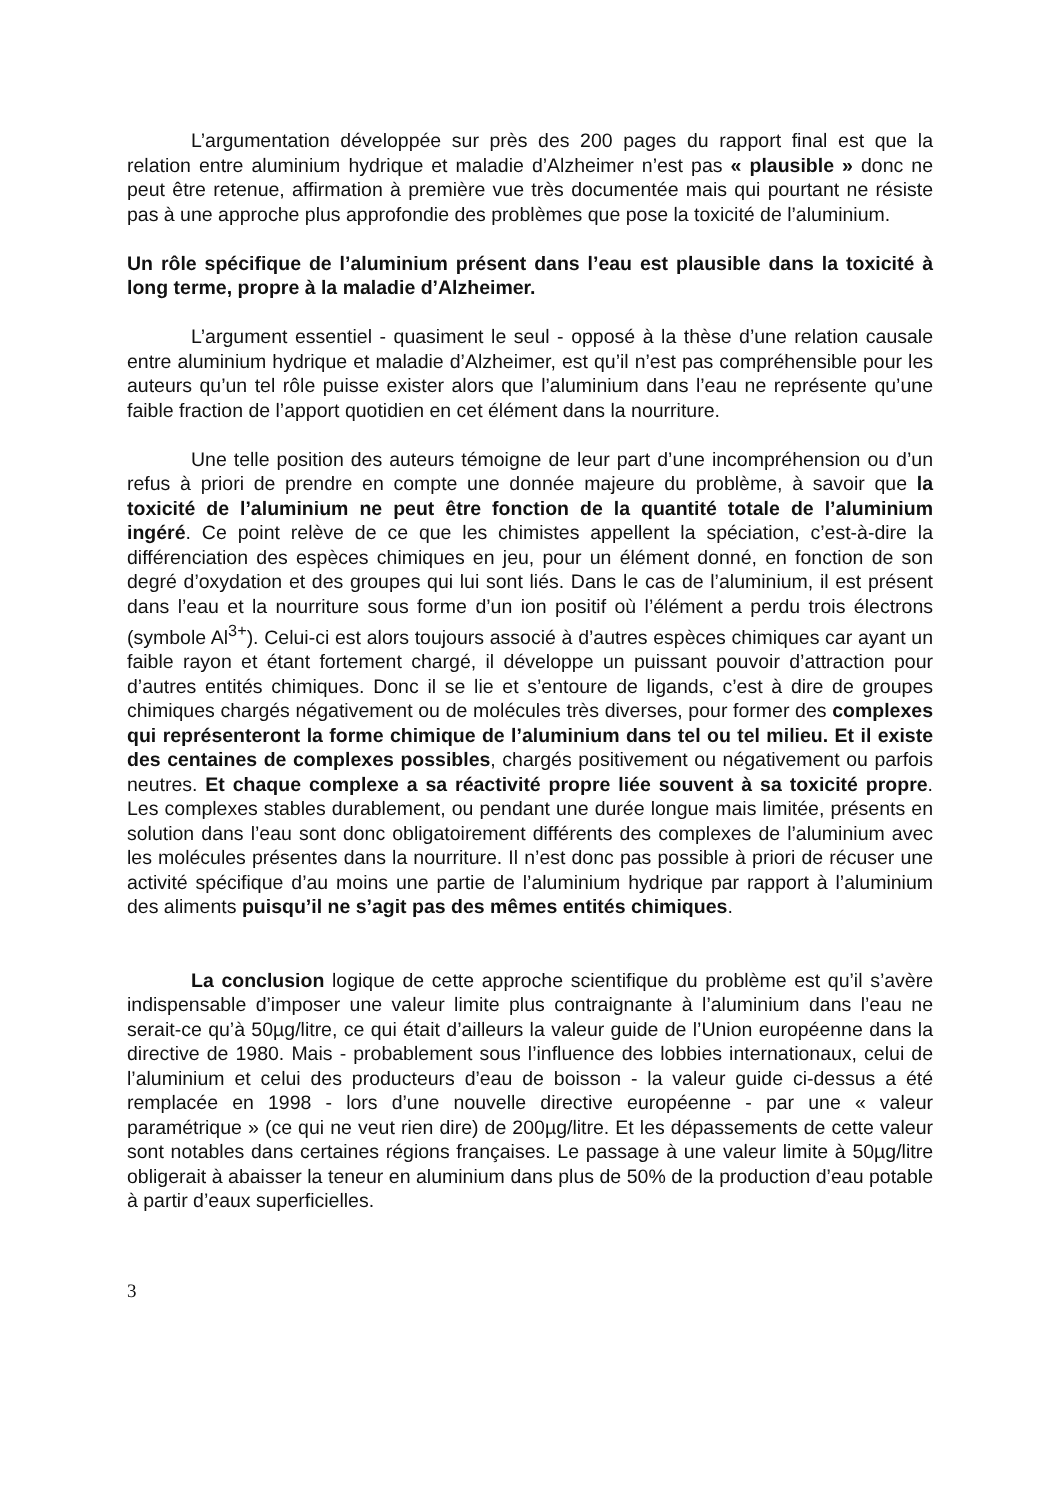L’argumentation développée sur près des 200 pages du rapport final est que la relation entre aluminium hydrique et maladie d’Alzheimer n’est pas « plausible » donc ne peut être retenue, affirmation à première vue très documentée mais qui pourtant ne résiste pas à une approche plus approfondie des problèmes que pose la toxicité de l’aluminium.
Un rôle spécifique de l’aluminium présent dans l’eau est plausible dans la toxicité à long terme, propre à la maladie d’Alzheimer.
L’argument essentiel - quasiment le seul - opposé à la thèse d’une relation causale entre aluminium hydrique et maladie d’Alzheimer, est qu’il n’est pas compréhensible pour les auteurs qu’un tel rôle puisse exister alors que l’aluminium dans l’eau ne représente qu’une faible fraction de l’apport quotidien en cet élément dans la nourriture.
Une telle position des auteurs témoigne de leur part d’une incompréhension ou d’un refus à priori de prendre en compte une donnée majeure du problème, à savoir que la toxicité de l’aluminium ne peut être fonction de la quantité totale de l’aluminium ingéré. Ce point relève de ce que les chimistes appellent la spéciation, c’est-à-dire la différenciation des espèces chimiques en jeu, pour un élément donné, en fonction de son degré d’oxydation et des groupes qui lui sont liés. Dans le cas de l’aluminium, il est présent dans l’eau et la nourriture sous forme d’un ion positif où l’élément a perdu trois électrons (symbole Al<sup>3+</sup>). Celui-ci est alors toujours associé à d’autres espèces chimiques car ayant un faible rayon et étant fortement chargé, il développe un puissant pouvoir d’attraction pour d’autres entités chimiques. Donc il se lie et s’entoure de ligands, c’est à dire de groupes chimiques chargés négativement ou de molécules très diverses, pour former des complexes qui représenteront la forme chimique de l’aluminium dans tel ou tel milieu. Et il existe des centaines de complexes possibles, chargés positivement ou négativement ou parfois neutres. Et chaque complexe a sa réactivité propre liée souvent à sa toxicité propre. Les complexes stables durablement, ou pendant une durée longue mais limitée, présents en solution dans l’eau sont donc obligatoirement différents des complexes de l’aluminium avec les molécules présentes dans la nourriture. Il n’est donc pas possible à priori de récuser une activité spécifique d’au moins une partie de l’aluminium hydrique par rapport à l’aluminium des aliments puisqu’il ne s’agit pas des mêmes entités chimiques.
La conclusion logique de cette approche scientifique du problème est qu’il s’avère indispensable d’imposer une valeur limite plus contraignante à l’aluminium dans l’eau ne serait-ce qu’à 50µg/litre, ce qui était d’ailleurs la valeur guide de l’Union européenne dans la directive de 1980. Mais - probablement sous l’influence des lobbies internationaux, celui de l’aluminium et celui des producteurs d’eau de boisson - la valeur guide ci-dessus a été remplacée en 1998 - lors d’une nouvelle directive européenne - par une « valeur paramétrique » (ce qui ne veut rien dire) de 200µg/litre. Et les dépassements de cette valeur sont notables dans certaines régions françaises. Le passage à une valeur limite à 50µg/litre obligerait à abaisser la teneur en aluminium dans plus de 50% de la production d’eau potable à partir d’eaux superficielles.
3